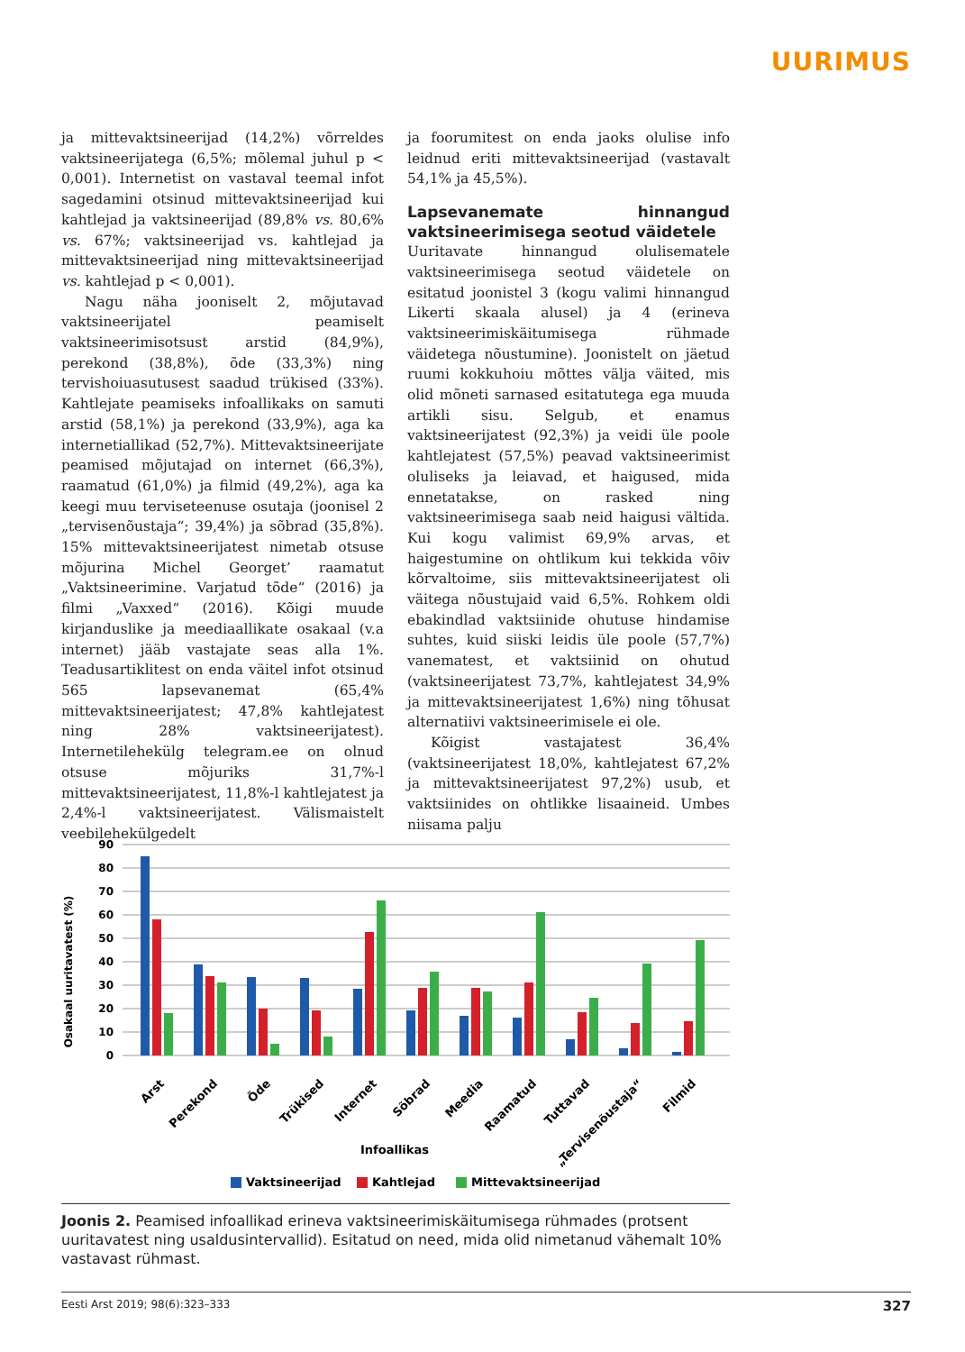UURIMUS
ja mittevaktsineerijad (14,2%) võrreldes vaktsineerijatega (6,5%; mõlemal juhul p < 0,001). Internetist on vastaval teemal infot sagedamini otsinud mittevaktsineerijad kui kahtlejad ja vaktsineerijad (89,8% vs. 80,6% vs. 67%; vaktsineerijad vs. kahtlejad ja mittevaktsineerijad ning mittevaktsineerijad vs. kahtlejad p < 0,001).
Nagu näha jooniselt 2, mõjutavad vaktsineerijatel peamiselt vaktsineerimisotsust arstid (84,9%), perekond (38,8%), õde (33,3%) ning tervishoiuasutusest saadud trükised (33%). Kahtlejate peamiseks infoallikaks on samuti arstid (58,1%) ja perekond (33,9%), aga ka internetiallikad (52,7%). Mittevaktsineerijate peamised mõjutajad on internet (66,3%), raamatud (61,0%) ja filmid (49,2%), aga ka keegi muu terviseteenuse osutaja (joonisel 2 „tervisenõustaja“; 39,4%) ja sõbrad (35,8%). 15% mittevaktsineerijatest nimetab otsuse mõjurina Michel Georget’ raamatut „Vaktsineerimine. Varjatud tõde“ (2016) ja filmi „Vaxxed“ (2016). Kõigi muude kirjanduslike ja meediaallikate osakaal (v.a internet) jääb vastajate seas alla 1%. Teadusartiklitest on enda väitel infot otsinud 565 lapsevanemat (65,4% mittevaktsineerijatest; 47,8% kahtlejatest ning 28% vaktsineerijatest). Internetilehekülg telegram.ee on olnud otsuse mõjuriks 31,7%-l mittevaktsineerijatest, 11,8%-l kahtlejatest ja 2,4%-l vaktsineerijatest. Välismaistelt veebilehekülgedelt
ja foorumitest on enda jaoks olulise info leidnud eriti mittevaktsineerijad (vastavalt 54,1% ja 45,5%).
Lapsevanemate hinnangud vaktsineerimisega seotud väidetele
Uuritavate hinnangud olulisematele vaktsineerimisega seotud väidetele on esitatud joonistel 3 (kogu valimi hinnangud Likerti skaala alusel) ja 4 (erineva vaktsineerimiskäitumisega rühmade väidetega nõustumine). Joonistelt on jäetud ruumi kokkuhoiu mõttes välja väited, mis olid mõneti sarnased esitatutega ega muuda artikli sisu. Selgub, et enamus vaktsineerijatest (92,3%) ja veidi üle poole kahtlejatest (57,5%) peavad vaktsineerimist oluliseks ja leiavad, et haigused, mida ennetatakse, on rasked ning vaktsineerimisega saab neid haigusi vältida. Kui kogu valimist 69,9% arvas, et haigestumine on ohtlikum kui tekkida võiv kõrvaltoime, siis mittevaktsineerijatest oli väitega nõustujaid vaid 6,5%. Rohkem oldi ebakindlad vaktsiinide ohutuse hindamise suhtes, kuid siiski leidis üle poole (57,7%) vanematest, et vaktsiinid on ohutud (vaktsineerijatest 73,7%, kahtlejatest 34,9% ja mittevaktsineerijatest 1,6%) ning tõhusat alternatiivi vaktsineerimisele ei ole.
Kõigist vastajatest 36,4% (vaktsineerijatest 18,0%, kahtlejatest 67,2% ja mittevaktsineerijatest 97,2%) usub, et vaktsiinides on ohtlikke lisaaineid. Umbes niisama palju
90
80
70
60
50
40
30
20
10
0
Osakaal uuritavatest (%)
Arst
Perekond
Õde
Trükised
Internet
Sõbrad
Meedia
Raamatud
Tuttavad
„Tervisenõustaja“
Filmid
Infoallikas
Vaktsineerijad
Kahtlejad
Mittevaktsineerijad
Joonis 2. Peamised infoallikad erineva vaktsineerimiskäitumisega rühmades (protsent uuritavatest ning usaldusintervallid). Esitatud on need, mida olid nimetanud vähemalt 10% vastavast rühmast.
Eesti Arst 2019; 98(6):323–333 327